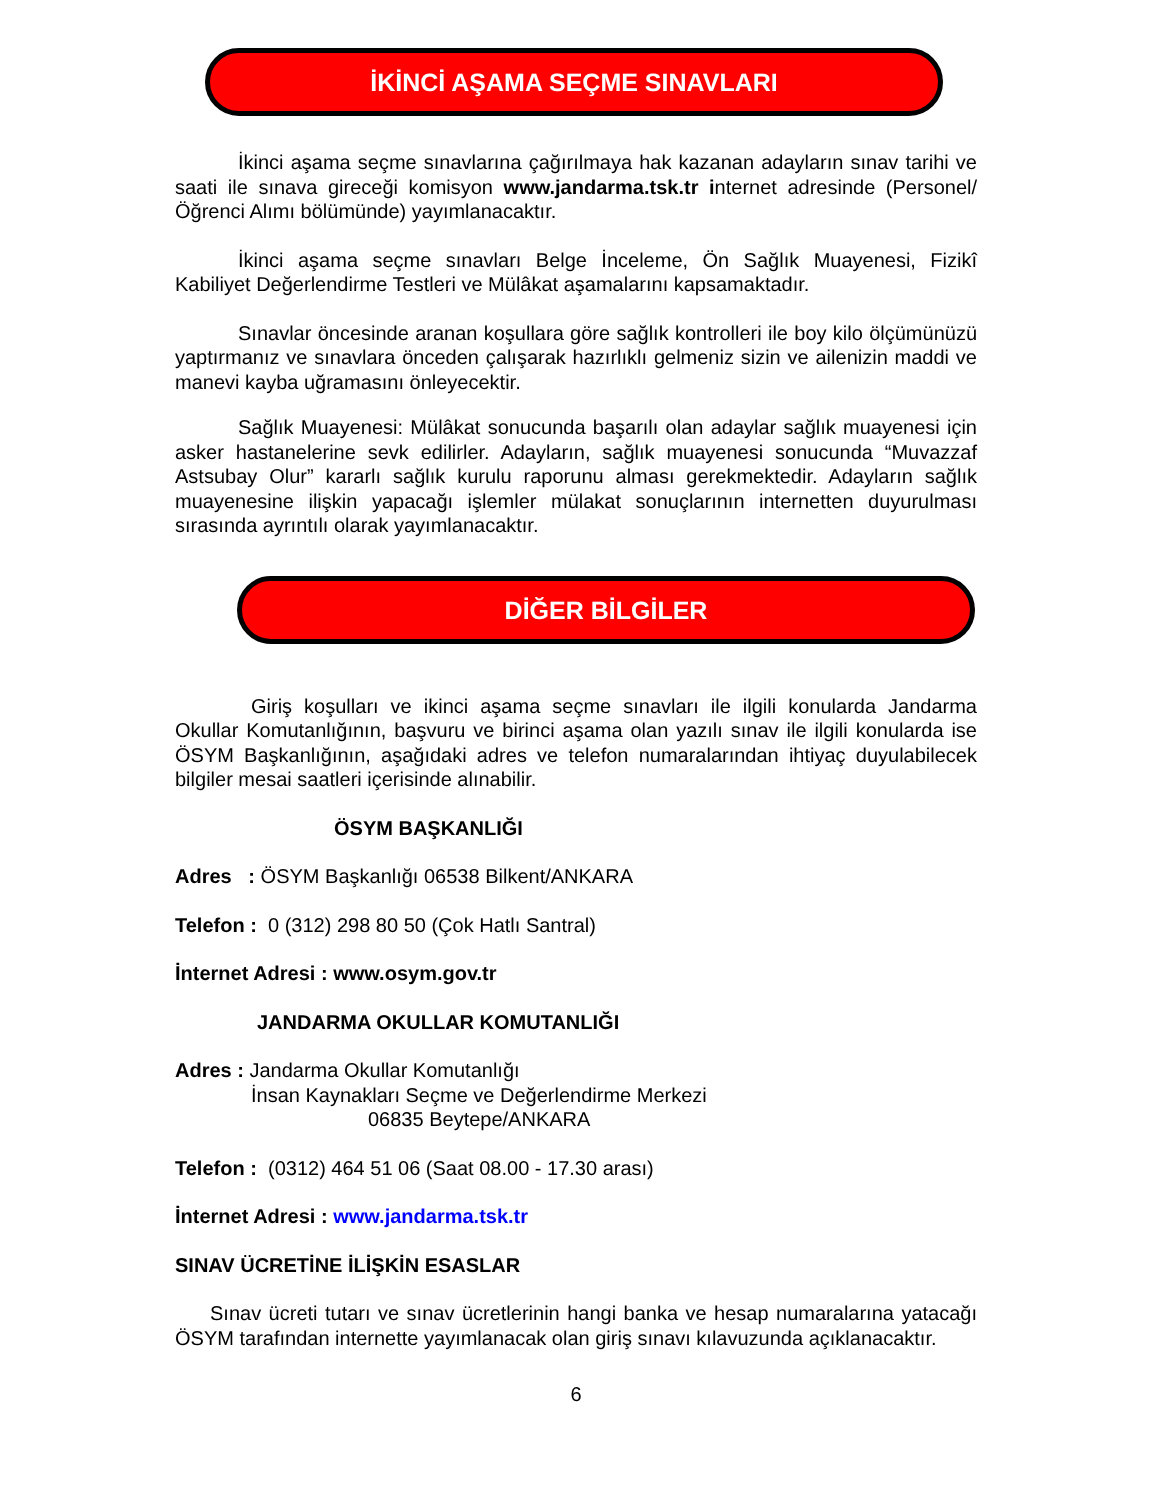İKİNCİ AŞAMA SEÇME SINAVLARI
İkinci aşama seçme sınavlarına çağırılmaya hak kazanan adayların sınav tarihi ve saati ile sınava gireceği komisyon www.jandarma.tsk.tr internet adresinde (Personel/Öğrenci Alımı bölümünde) yayımlanacaktır.
İkinci aşama seçme sınavları Belge İnceleme, Ön Sağlık Muayenesi, Fizikî Kabiliyet Değerlendirme Testleri ve Mülâkat aşamalarını kapsamaktadır.
Sınavlar öncesinde aranan koşullara göre sağlık kontrolleri ile boy kilo ölçümünüzü yaptırmanız ve sınavlara önceden çalışarak hazırlıklı gelmeniz sizin ve ailenizin maddi ve manevi kayba uğramasını önleyecektir.
Sağlık Muayenesi: Mülâkat sonucunda başarılı olan adaylar sağlık muayenesi için asker hastanelerine sevk edilirler. Adayların, sağlık muayenesi sonucunda “Muvazzaf Astsubay Olur” kararlı sağlık kurulu raporunu alması gerekmektedir. Adayların sağlık muayenesine ilişkin yapacağı işlemler mülakat sonuçlarının internetten duyurulması sırasında ayrıntılı olarak yayımlanacaktır.
DİĞER BİLGİLER
Giriş koşulları ve ikinci aşama seçme sınavları ile ilgili konularda Jandarma Okullar Komutanlığının, başvuru ve birinci aşama olan yazılı sınav ile ilgili konularda ise ÖSYM Başkanlığının, aşağıdaki adres ve telefon numaralarından ihtiyaç duyulabilecek bilgiler mesai saatleri içerisinde alınabilir.
ÖSYM BAŞKANLIĞI
Adres : ÖSYM Başkanlığı 06538 Bilkent/ANKARA
Telefon : 0 (312) 298 80 50 (Çok Hatlı Santral)
İnternet Adresi : www.osym.gov.tr
JANDARMA OKULLAR KOMUTANLIĞI
Adres : Jandarma Okullar Komutanlığı
İnsan Kaynakları Seçme ve Değerlendirme Merkezi
06835 Beytepe/ANKARA
Telefon : (0312) 464 51 06 (Saat 08.00 - 17.30 arası)
İnternet Adresi : www.jandarma.tsk.tr
SINAV ÜCRETİNE İLİŞKİN ESASLAR
Sınav ücreti tutarı ve sınav ücretlerinin hangi banka ve hesap numaralarına yatacağı ÖSYM tarafından internette yayımlanacak olan giriş sınavı kılavuzunda açıklanacaktır.
6